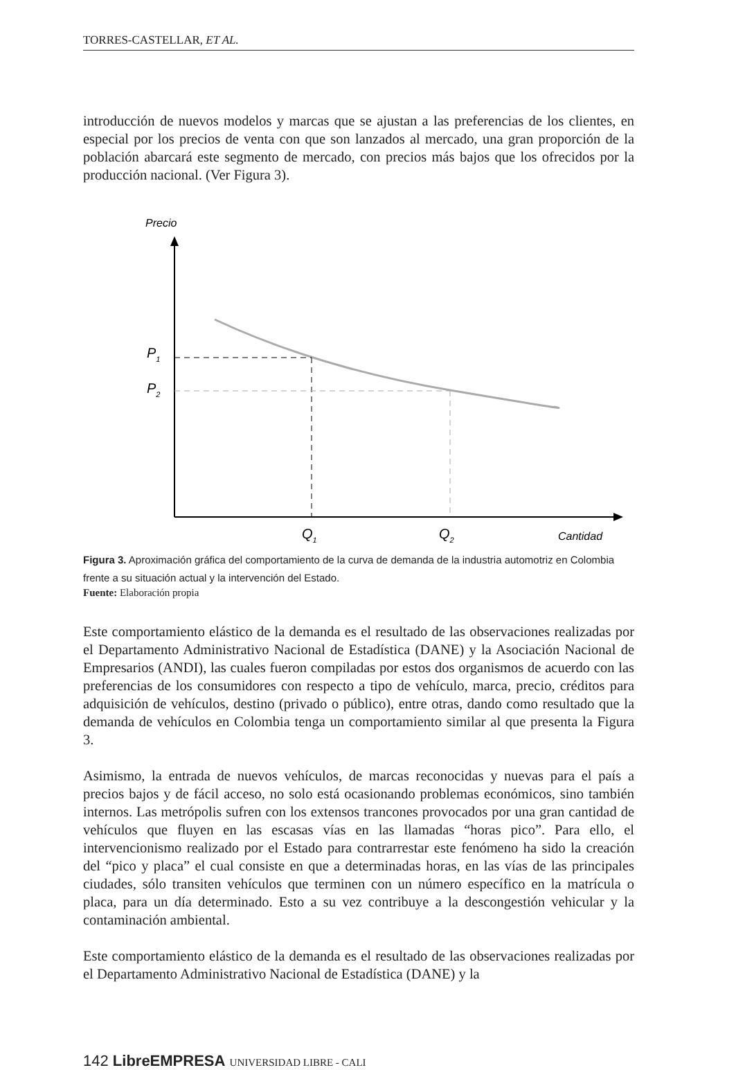TORRES-CASTELLAR, ET AL.
introducción de nuevos modelos y marcas que se ajustan a las preferencias de los clientes, en especial por los precios de venta con que son lanzados al mercado, una gran proporción de la población abarcará este segmento de mercado, con precios más bajos que los ofrecidos por la producción nacional. (Ver Figura 3).
Precio
P1
P2
Q1
Q2
Cantidad
Figura 3. Aproximación gráfica del comportamiento de la curva de demanda de la industria automotriz en Colombia frente a su situación actual y la intervención del Estado.
Fuente: Elaboración propia
Este comportamiento elástico de la demanda es el resultado de las observaciones realizadas por el Departamento Administrativo Nacional de Estadística (DANE) y la Asociación Nacional de Empresarios (ANDI), las cuales fueron compiladas por estos dos organismos de acuerdo con las preferencias de los consumidores con respecto a tipo de vehículo, marca, precio, créditos para adquisición de vehículos, destino (privado o público), entre otras, dando como resultado que la demanda de vehículos en Colombia tenga un comportamiento similar al que presenta la Figura 3.
Asimismo, la entrada de nuevos vehículos, de marcas reconocidas y nuevas para el país a precios bajos y de fácil acceso, no solo está ocasionando problemas económicos, sino también internos. Las metrópolis sufren con los extensos trancones provocados por una gran cantidad de vehículos que fluyen en las escasas vías en las llamadas “horas pico”. Para ello, el intervencionismo realizado por el Estado para contrarrestar este fenómeno ha sido la creación del “pico y placa” el cual consiste en que a determinadas horas, en las vías de las principales ciudades, sólo transiten vehículos que terminen con un número específico en la matrícula o placa, para un día determinado. Esto a su vez contribuye a la descongestión vehicular y la contaminación ambiental.
Este comportamiento elástico de la demanda es el resultado de las observaciones realizadas por el Departamento Administrativo Nacional de Estadística (DANE) y la
142 LibreEMPRESA UNIVERSIDAD LIBRE - CALI